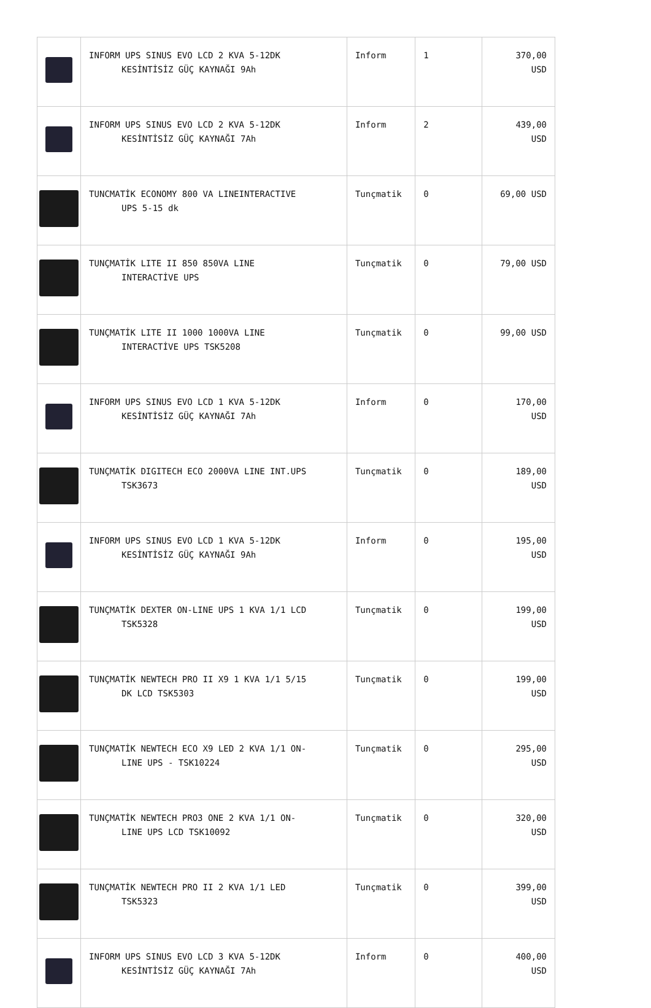| | INFORM UPS SINUS EVO LCD 2 KVA 5-12DK KESİNTİSİZ GÜÇ KAYNAĞI 9Ah | Inform | 1 | 370,00 USD |
| | INFORM UPS SINUS EVO LCD 2 KVA 5-12DK KESİNTİSİZ GÜÇ KAYNAĞI 7Ah | Inform | 2 | 439,00 USD |
| | TUNCMATİK ECONOMY 800 VA LINEINTERACTIVE UPS 5-15 dk | Tunçmatik | 0 | 69,00 USD |
| | TUNÇMATİK LITE II 850 850VA LINE INTERACTİVE UPS | Tunçmatik | 0 | 79,00 USD |
| | TUNÇMATİK LITE II 1000 1000VA LINE INTERACTİVE UPS TSK5208 | Tunçmatik | 0 | 99,00 USD |
| | INFORM UPS SINUS EVO LCD 1 KVA 5-12DK KESİNTİSİZ GÜÇ KAYNAĞI 7Ah | Inform | 0 | 170,00 USD |
| | TUNÇMATİK DIGITECH ECO 2000VA LINE INT.UPS TSK3673 | Tunçmatik | 0 | 189,00 USD |
| | INFORM UPS SINUS EVO LCD 1 KVA 5-12DK KESİNTİSİZ GÜÇ KAYNAĞI 9Ah | Inform | 0 | 195,00 USD |
| | TUNÇMATİK DEXTER ON-LINE UPS 1 KVA 1/1 LCD TSK5328 | Tunçmatik | 0 | 199,00 USD |
| | TUNÇMATİK NEWTECH PRO II X9 1 KVA 1/1 5/15 DK LCD TSK5303 | Tunçmatik | 0 | 199,00 USD |
| | TUNÇMATİK NEWTECH ECO X9 LED 2 KVA 1/1 ON- LINE UPS - TSK10224 | Tunçmatik | 0 | 295,00 USD |
| | TUNÇMATİK NEWTECH PRO3 ONE 2 KVA 1/1 ON- LINE UPS LCD TSK10092 | Tunçmatik | 0 | 320,00 USD |
| | TUNÇMATİK NEWTECH PRO II 2 KVA 1/1 LED TSK5323 | Tunçmatik | 0 | 399,00 USD |
| | INFORM UPS SINUS EVO LCD 3 KVA 5-12DK KESİNTİSİZ GÜÇ KAYNAĞI 7Ah | Inform | 0 | 400,00 USD |